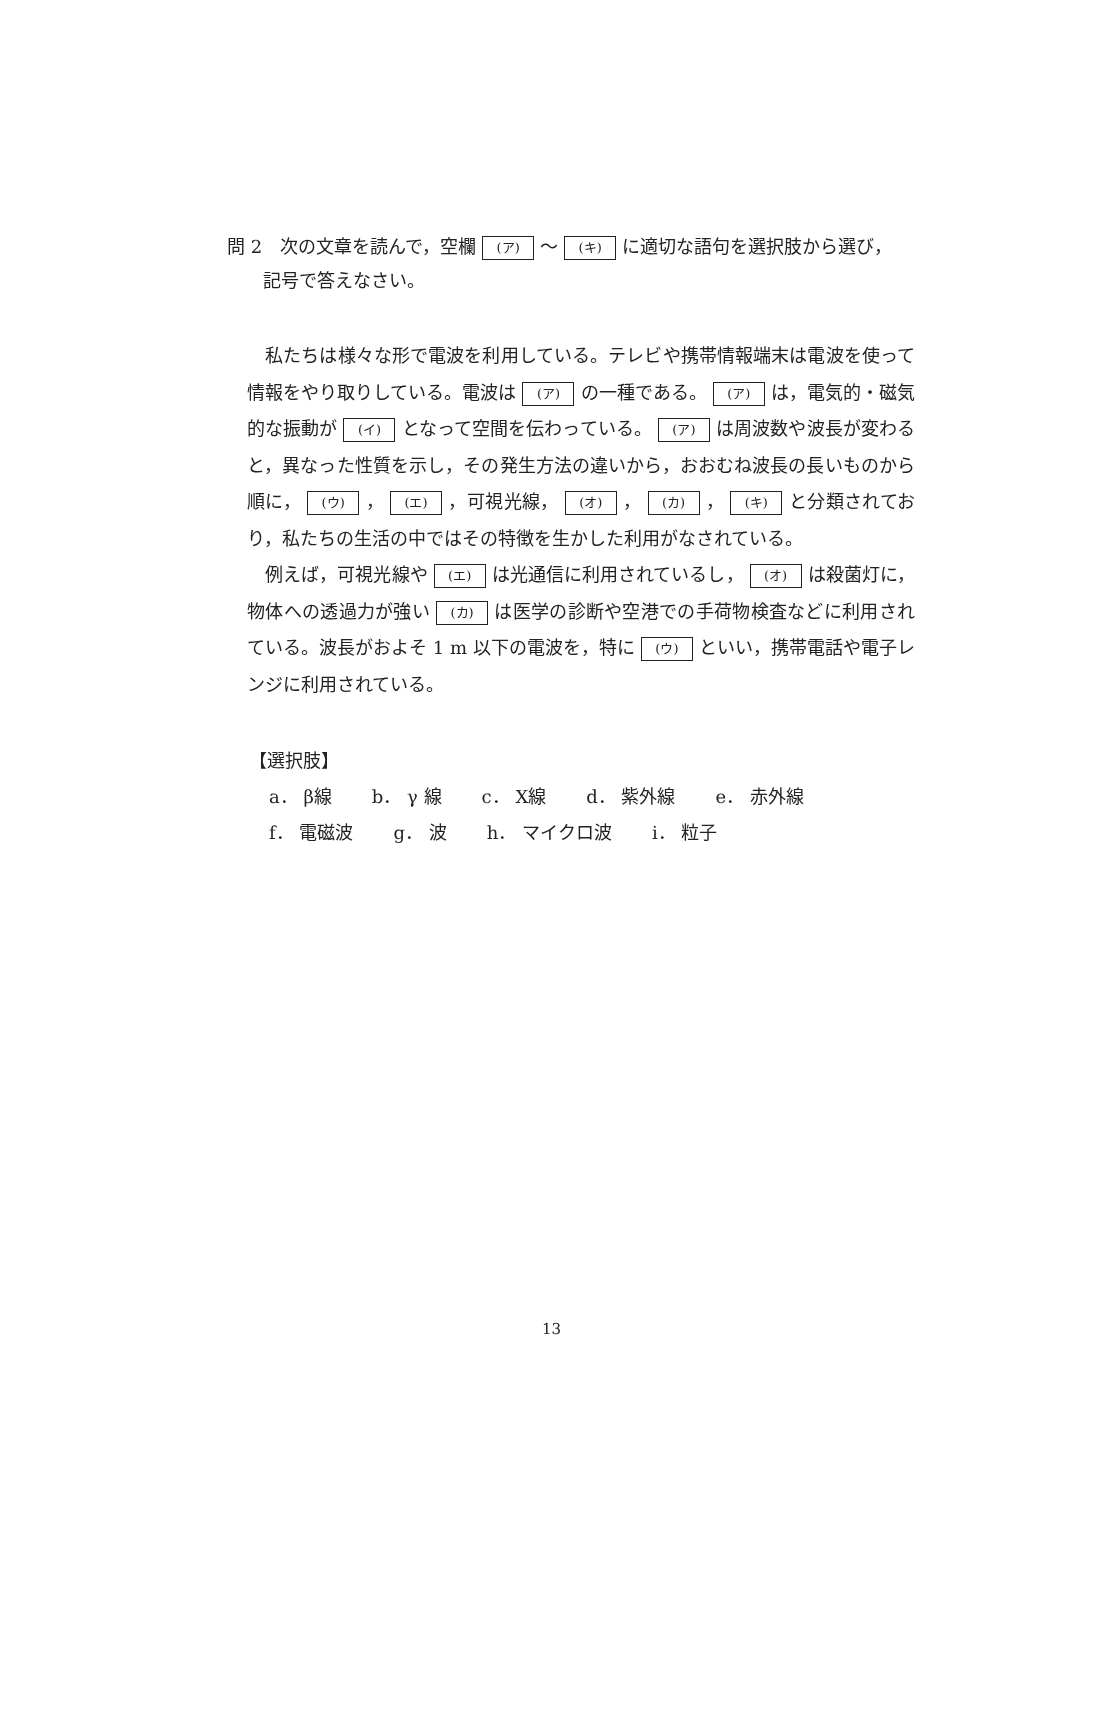問 2　次の文章を読んで，空欄 (ア) 〜 (キ) に適切な語句を選択肢から選び，
記号で答えなさい。
　私たちは様々な形で電波を利用している。テレビや携帯情報端末は電波を使って情報をやり取りしている。電波は (ア) の一種である。 (ア) は，電気的・磁気的な振動が (イ) となって空間を伝わっている。 (ア) は周波数や波長が変わると，異なった性質を示し，その発生方法の違いから，おおむね波長の長いものから順に， (ウ) ， (エ) ，可視光線， (オ) ， (カ) ， (キ) と分類されており，私たちの生活の中ではその特徴を生かした利用がなされている。
　例えば，可視光線や (エ) は光通信に利用されているし， (オ) は殺菌灯に，物体への透過力が強い (カ) は医学の診断や空港での手荷物検査などに利用されている。波長がおよそ 1 m 以下の電波を，特に (ウ) といい，携帯電話や電子レンジに利用されている。
【選択肢】
a． β線 b． γ 線 c． X線 d． 紫外線 e． 赤外線
f． 電磁波 g． 波 h． マイクロ波 i． 粒子
13